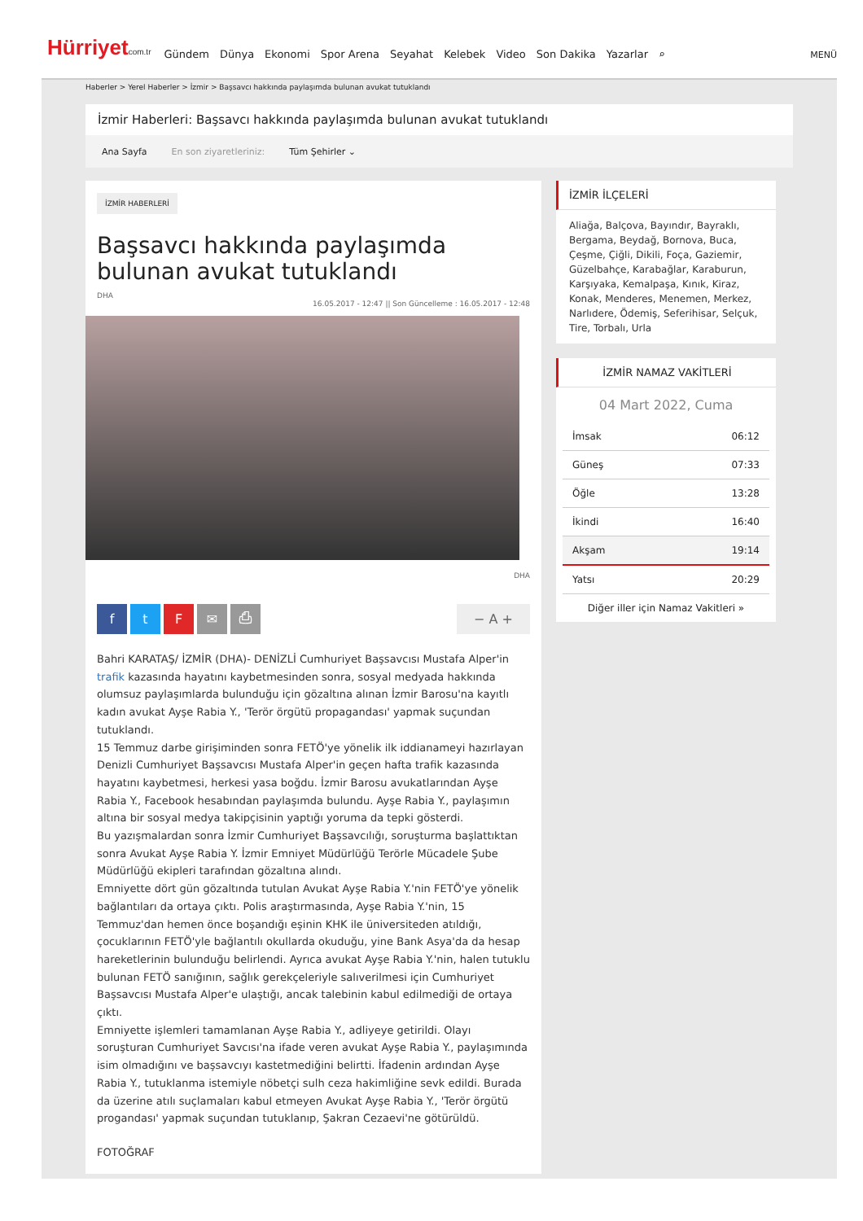Hürriyetcom.tr
Gündem Dünya Ekonomi Spor Arena Seyahat Kelebek Video Son Dakika Yazarlar ⌕
MENÜ
Haberler > Yerel Haberler > İzmir > Başsavcı hakkında paylaşımda bulunan avukat tutuklandı
İzmir Haberleri: Başsavcı hakkında paylaşımda bulunan avukat tutuklandı
Ana Sayfa En son ziyaretleriniz: Tüm Şehirler ⌄
İZMİR HABERLERİ
Başsavcı hakkında paylaşımda bulunan avukat tutuklandı
DHA
16.05.2017 - 12:47 || Son Güncelleme : 16.05.2017 - 12:48
DHA
ftF ✉ ⎙ − A +
Bahri KARATAŞ/ İZMİR (DHA)- DENİZLİ Cumhuriyet Başsavcısı Mustafa Alper'in trafik kazasında hayatını kaybetmesinden sonra, sosyal medyada hakkında olumsuz paylaşımlarda bulunduğu için gözaltına alınan İzmir Barosu'na kayıtlı kadın avukat Ayşe Rabia Y., 'Terör örgütü propagandası' yapmak suçundan tutuklandı.
15 Temmuz darbe girişiminden sonra FETÖ'ye yönelik ilk iddianameyi hazırlayan Denizli Cumhuriyet Başsavcısı Mustafa Alper'in geçen hafta trafik kazasında hayatını kaybetmesi, herkesi yasa boğdu. İzmir Barosu avukatlarından Ayşe Rabia Y., Facebook hesabından paylaşımda bulundu. Ayşe Rabia Y., paylaşımın altına bir sosyal medya takipçisinin yaptığı yoruma da tepki gösterdi.
Bu yazışmalardan sonra İzmir Cumhuriyet Başsavcılığı, soruşturma başlattıktan sonra Avukat Ayşe Rabia Y. İzmir Emniyet Müdürlüğü Terörle Mücadele Şube Müdürlüğü ekipleri tarafından gözaltına alındı.
Emniyette dört gün gözaltında tutulan Avukat Ayşe Rabia Y.'nin FETÖ'ye yönelik bağlantıları da ortaya çıktı. Polis araştırmasında, Ayşe Rabia Y.'nin, 15 Temmuz'dan hemen önce boşandığı eşinin KHK ile üniversiteden atıldığı, çocuklarının FETÖ'yle bağlantılı okullarda okuduğu, yine Bank Asya'da da hesap hareketlerinin bulunduğu belirlendi. Ayrıca avukat Ayşe Rabia Y.'nin, halen tutuklu bulunan FETÖ sanığının, sağlık gerekçeleriyle salıverilmesi için Cumhuriyet Başsavcısı Mustafa Alper'e ulaştığı, ancak talebinin kabul edilmediği de ortaya çıktı.
Emniyette işlemleri tamamlanan Ayşe Rabia Y., adliyeye getirildi. Olayı soruşturan Cumhuriyet Savcısı'na ifade veren avukat Ayşe Rabia Y., paylaşımında isim olmadığını ve başsavcıyı kastetmediğini belirtti. İfadenin ardından Ayşe Rabia Y., tutuklanma istemiyle nöbetçi sulh ceza hakimliğine sevk edildi. Burada da üzerine atılı suçlamaları kabul etmeyen Avukat Ayşe Rabia Y., 'Terör örgütü progandası' yapmak suçundan tutuklanıp, Şakran Cezaevi'ne götürüldü.
FOTOĞRAF
İZMİR İLÇELERİ
Aliağa, Balçova, Bayındır, Bayraklı, Bergama, Beydağ, Bornova, Buca, Çeşme, Çiğli, Dikili, Foça, Gaziemir, Güzelbahçe, Karabağlar, Karaburun, Karşıyaka, Kemalpaşa, Kınık, Kiraz, Konak, Menderes, Menemen, Merkez, Narlıdere, Ödemiş, Seferihisar, Selçuk, Tire, Torbalı, Urla
İZMİR NAMAZ VAKİTLERİ
04 Mart 2022, Cuma
İmsak 06:12
Güneş 07:33
Öğle 13:28
İkindi 16:40
Akşam 19:14
Yatsı 20:29
Diğer iller için Namaz Vakitleri »